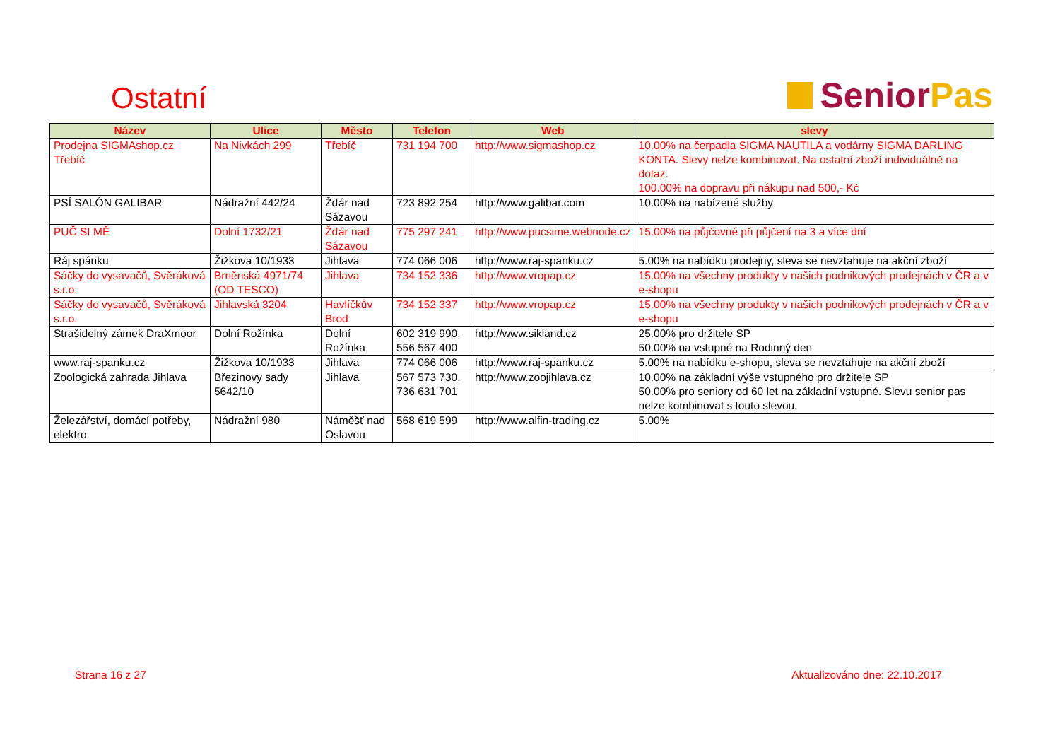Ostatní
Senior Pas
| Název | Ulice | Město | Telefon | Web | slevy |
| --- | --- | --- | --- | --- | --- |
| Prodejna SIGMAshop.cz Třebíč | Na Nivkách 299 | Třebíč | 731 194 700 | http://www.sigmashop.cz | 10.00% na čerpadla SIGMA NAUTILA a vodárny SIGMA DARLING KONTA. Slevy nelze kombinovat. Na ostatní zboží individuálně na dotaz. 100.00% na dopravu při nákupu nad 500,- Kč |
| PSÍ SALÓN GALIBAR | Nádražní 442/24 | Žďár nad Sázavou | 723 892 254 | http://www.galibar.com | 10.00% na nabízené služby |
| PUČ SI MĚ | Dolní 1732/21 | Žďár nad Sázavou | 775 297 241 | http://www.pucsime.webnode.cz | 15.00% na půjčovné při půjčení na 3 a více dní |
| Ráj spánku | Žižkova 10/1933 | Jihlava | 774 066 006 | http://www.raj-spanku.cz | 5.00% na nabídku prodejny, sleva se nevztahuje na akční zboží |
| Sáčky do vysavačů, Svěráková s.r.o. | Brněnská 4971/74 (OD TESCO) | Jihlava | 734 152 336 | http://www.vropap.cz | 15.00% na všechny produkty v našich podnikových prodejnách v ČR a v e-shopu |
| Sáčky do vysavačů, Svěráková s.r.o. | Jihlavská 3204 | Havlíčkův Brod | 734 152 337 | http://www.vropap.cz | 15.00% na všechny produkty v našich podnikových prodejnách v ČR a v e-shopu |
| Strašidelný zámek DraXmoor | Dolní Rožínka | Dolní Rožínka | 602 319 990, 556 567 400 | http://www.sikland.cz | 25.00% pro držitele SP 50.00% na vstupné na Rodinný den |
| www.raj-spanku.cz | Žižkova 10/1933 | Jihlava | 774 066 006 | http://www.raj-spanku.cz | 5.00% na nabídku e-shopu, sleva se nevztahuje na akční zboží |
| Zoologická zahrada Jihlava | Březinovy sady 5642/10 | Jihlava | 567 573 730, 736 631 701 | http://www.zoojihlava.cz | 10.00% na základní výše vstupného pro držitele SP 50.00% pro seniory od 60 let na základní vstupné. Slevu senior pas nelze kombinovat s touto slevou. |
| Železářství, domácí potřeby, elektro | Nádražní 980 | Náměšť nad Oslavou | 568 619 599 | http://www.alfin-trading.cz | 5.00% |
Strana 16 z 27 Aktualizováno dne: 22.10.2017